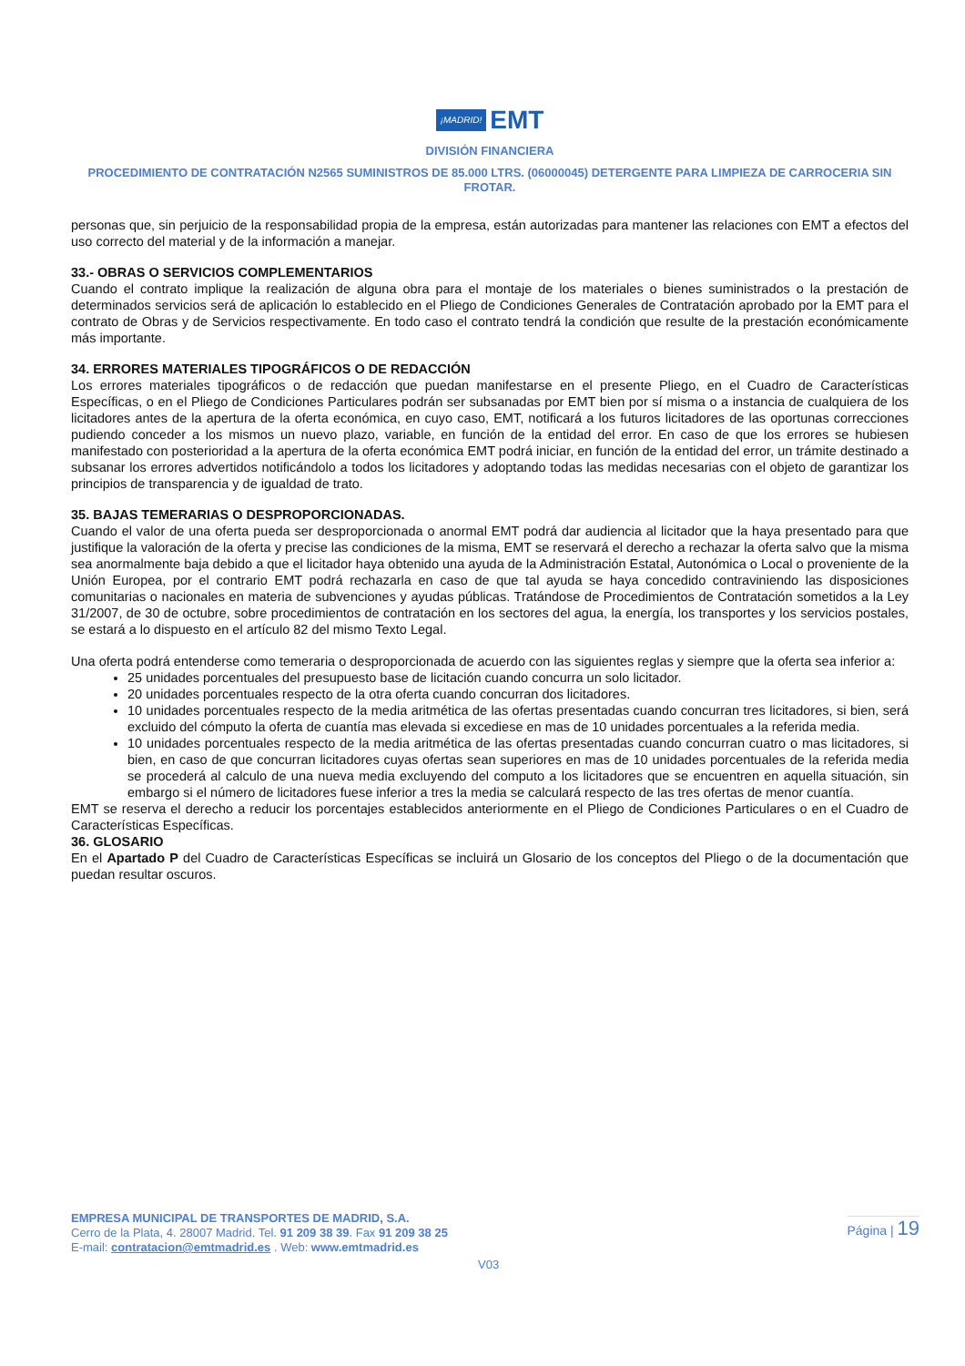¡MADRID! EMT
DIVISIÓN FINANCIERA
PROCEDIMIENTO DE CONTRATACIÓN N2565 SUMINISTROS DE 85.000 LTRS. (06000045) DETERGENTE PARA LIMPIEZA DE CARROCERIA SIN FROTAR.
personas que, sin perjuicio de la responsabilidad propia de la empresa, están autorizadas para mantener las relaciones con EMT a efectos del uso correcto del material y de la información a manejar.
33.- OBRAS O SERVICIOS COMPLEMENTARIOS
Cuando el contrato implique la realización de alguna obra para el montaje de los materiales o bienes suministrados o la prestación de determinados servicios será de aplicación lo establecido en el Pliego de Condiciones Generales de Contratación aprobado por la EMT para el contrato de Obras y de Servicios respectivamente. En todo caso el contrato tendrá la condición que resulte de la prestación económicamente más importante.
34. ERRORES MATERIALES TIPOGRÁFICOS O DE REDACCIÓN
Los errores materiales tipográficos o de redacción que puedan manifestarse en el presente Pliego, en el Cuadro de Características Específicas, o en el Pliego de Condiciones Particulares podrán ser subsanadas por EMT bien por sí misma o a instancia de cualquiera de los licitadores antes de la apertura de la oferta económica, en cuyo caso, EMT, notificará a los futuros licitadores de las oportunas correcciones pudiendo conceder a los mismos un nuevo plazo, variable, en función de la entidad del error. En caso de que los errores se hubiesen manifestado con posterioridad a la apertura de la oferta económica EMT podrá iniciar, en función de la entidad del error, un trámite destinado a subsanar los errores advertidos notificándolo a todos los licitadores y adoptando todas las medidas necesarias con el objeto de garantizar los principios de transparencia y de igualdad de trato.
35. BAJAS TEMERARIAS O DESPROPORCIONADAS.
Cuando el valor de una oferta pueda ser desproporcionada o anormal EMT podrá dar audiencia al licitador que la haya presentado para que justifique la valoración de la oferta y precise las condiciones de la misma, EMT se reservará el derecho a rechazar la oferta salvo que la misma sea anormalmente baja debido a que el licitador haya obtenido una ayuda de la Administración Estatal, Autonómica o Local o proveniente de la Unión Europea, por el contrario EMT podrá rechazarla en caso de que tal ayuda se haya concedido contraviniendo las disposiciones comunitarias o nacionales en materia de subvenciones y ayudas públicas. Tratándose de Procedimientos de Contratación sometidos a la Ley 31/2007, de 30 de octubre, sobre procedimientos de contratación en los sectores del agua, la energía, los transportes y los servicios postales, se estará a lo dispuesto en el artículo 82 del mismo Texto Legal.
Una oferta podrá entenderse como temeraria o desproporcionada de acuerdo con las siguientes reglas y siempre que la oferta sea inferior a:
25 unidades porcentuales del presupuesto base de licitación cuando concurra un solo licitador.
20 unidades porcentuales respecto de la otra oferta cuando concurran dos licitadores.
10 unidades porcentuales respecto de la media aritmética de las ofertas presentadas cuando concurran tres licitadores, si bien, será excluido del cómputo la oferta de cuantía mas elevada si excediese en mas de 10 unidades porcentuales a la referida media.
10 unidades porcentuales respecto de la media aritmética de las ofertas presentadas cuando concurran cuatro o mas licitadores, si bien, en caso de que concurran licitadores cuyas ofertas sean superiores en mas de 10 unidades porcentuales de la referida media se procederá al calculo de una nueva media excluyendo del computo a los licitadores que se encuentren en aquella situación, sin embargo si el número de licitadores fuese inferior a tres la media se calculará respecto de las tres ofertas de menor cuantía.
EMT se reserva el derecho a reducir los porcentajes establecidos anteriormente en el Pliego de Condiciones Particulares o en el Cuadro de Características Específicas.
36. GLOSARIO
En el Apartado P del Cuadro de Características Específicas se incluirá un Glosario de los conceptos del Pliego o de la documentación que puedan resultar oscuros.
EMPRESA MUNICIPAL DE TRANSPORTES DE MADRID, S.A.
Cerro de la Plata, 4. 28007 Madrid. Tel. 91 209 38 39. Fax 91 209 38 25
E-mail: contratacion@emtmadrid.es . Web: www.emtmadrid.es
Página | 19
V03